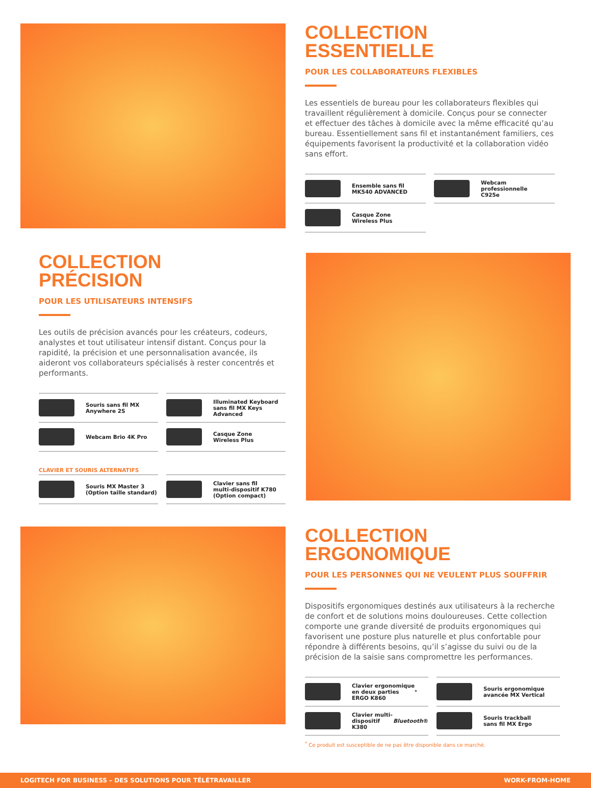COLLECTION
ESSENTIELLE
POUR LES COLLABORATEURS FLEXIBLES
Les essentiels de bureau pour les collaborateurs flexibles qui travaillent régulièrement à domicile. Conçus pour se connecter et effectuer des tâches à domicile avec la même efficacité qu’au bureau. Essentiellement sans fil et instantanément familiers, ces équipements favorisent la productivité et la collaboration vidéo sans effort.
Ensemble sans fil
MK540 ADVANCED
Webcam professionnelle
C925e
Casque Zone
Wireless Plus
COLLECTION
PRÉCISION
POUR LES UTILISATEURS INTENSIFS
Les outils de précision avancés pour les créateurs, codeurs, analystes et tout utilisateur intensif distant. Conçus pour la rapidité, la précision et une personnalisation avancée, ils aideront vos collaborateurs spécialisés à rester concentrés et performants.
Souris sans fil MX
Anywhere 2S
Illuminated Keyboard
sans fil MX Keys Advanced
Webcam Brio 4K Pro
Casque Zone
Wireless Plus
CLAVIER ET SOURIS ALTERNATIFS
Souris MX Master 3
(Option taille standard)
Clavier sans fil
multi-dispositif K780
(Option compact)
COLLECTION
ERGONOMIQUE
POUR LES PERSONNES QUI NE VEULENT PLUS SOUFFRIR
Dispositifs ergonomiques destinés aux utilisateurs à la recherche de confort et de solutions moins douloureuses. Cette collection comporte une grande diversité de produits ergonomiques qui favorisent une posture plus naturelle et plus confortable pour répondre à différents besoins, qu’il s’agisse du suivi ou de la précision de la saisie sans compromettre les performances.
Clavier ergonomique
en deux parties
ERGO K860<sup>*</sup>
Souris ergonomique
avancée MX Vertical
Clavier multi-dispositif
K380 Bluetooth ®
Souris trackball
sans fil MX Ergo
<sup>*</sup> Ce produit est susceptible de ne pas être disponible dans ce marché.
LOGITECH FOR BUSINESS – DES SOLUTIONS POUR TÉLÉTRAVAILLER WORK-FROM-HOME